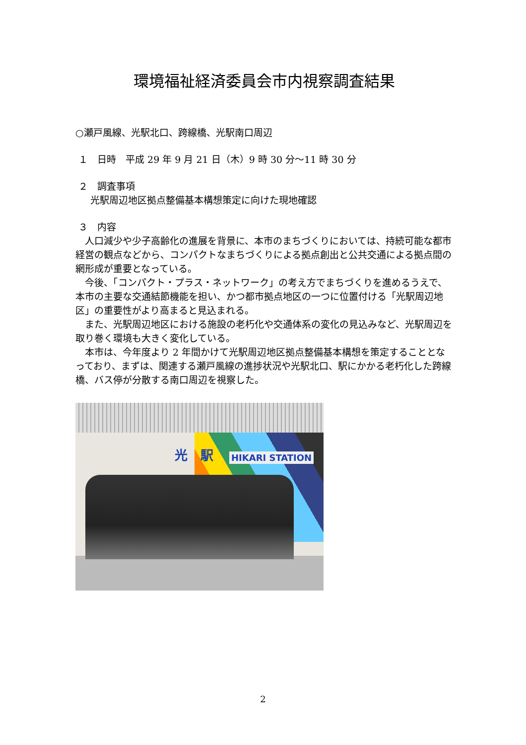環境福祉経済委員会市内視察調査結果
○瀬戸風線、光駅北口、跨線橋、光駅南口周辺
１　日時　平成 29 年 9 月 21 日（木）9 時 30 分～11 時 30 分
２　調査事項
光駅周辺地区拠点整備基本構想策定に向けた現地確認
３　内容
人口減少や少子高齢化の進展を背景に、本市のまちづくりにおいては、持続可能な都市経営の観点などから、コンパクトなまちづくりによる拠点創出と公共交通による拠点間の網形成が重要となっている。
今後、「コンパクト・プラス・ネットワーク」の考え方でまちづくりを進めるうえで、本市の主要な交通結節機能を担い、かつ都市拠点地区の一つに位置付ける「光駅周辺地区」の重要性がより高まると見込まれる。
また、光駅周辺地区における施設の老朽化や交通体系の変化の見込みなど、光駅周辺を取り巻く環境も大きく変化している。
本市は、今年度より 2 年間かけて光駅周辺地区拠点整備基本構想を策定することとなっており、まずは、関連する瀬戸風線の進捗状況や光駅北口、駅にかかる老朽化した跨線橋、バス停が分散する南口周辺を視察した。
光　駅 HIKARI STATION
2